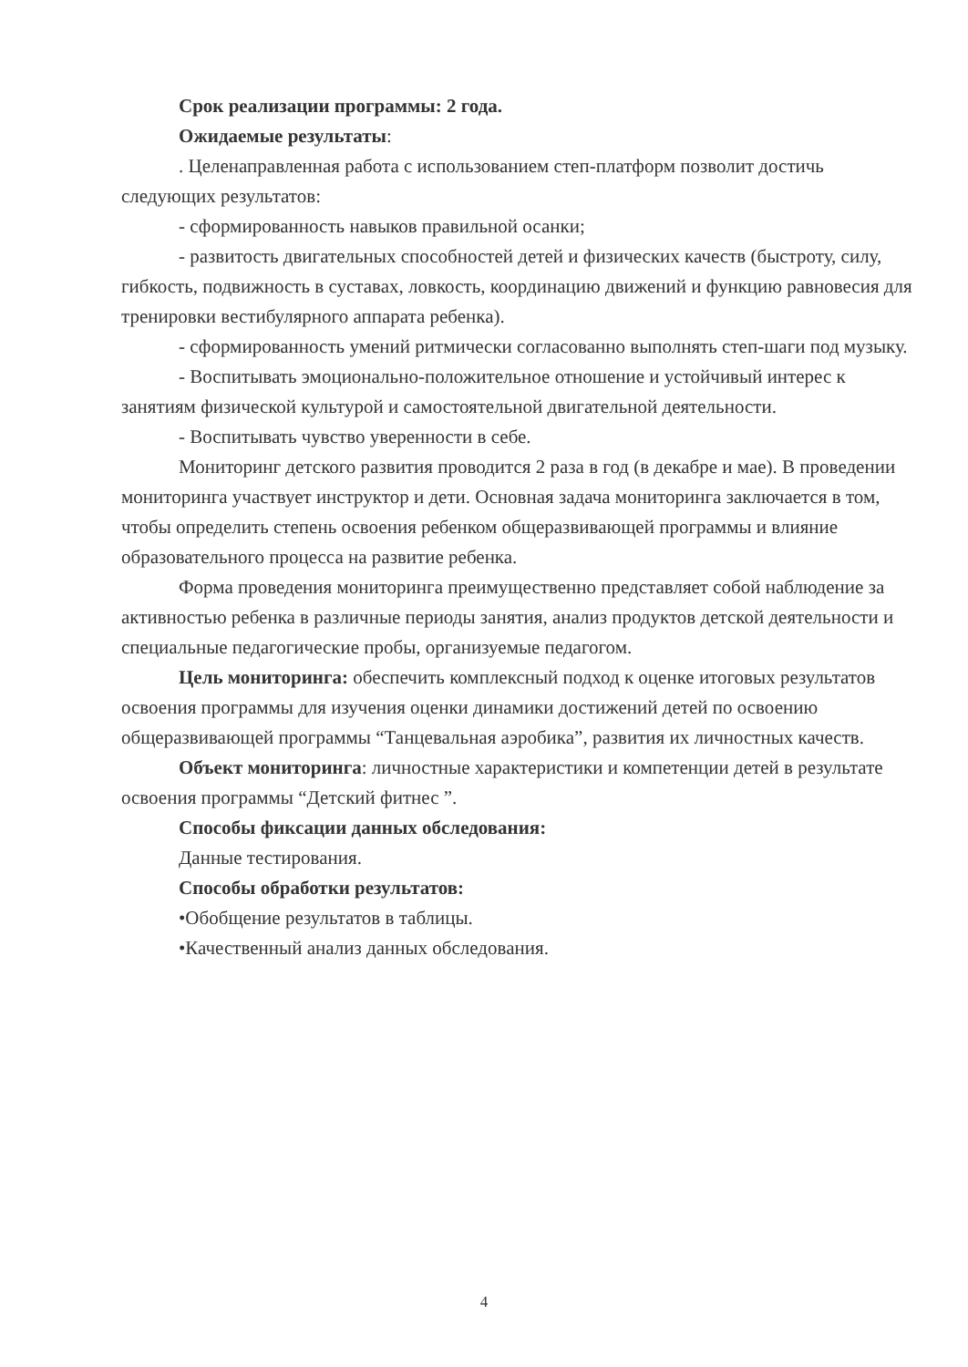Срок реализации программы: 2 года.
Ожидаемые результаты:
. Целенаправленная работа с использованием степ-платформ позволит достичь следующих результатов:
- сформированность навыков правильной осанки;
- развитость двигательных способностей детей и физических качеств (быстроту, силу, гибкость, подвижность в суставах, ловкость, координацию движений и функцию равновесия для тренировки вестибулярного аппарата ребенка).
- сформированность умений ритмически согласованно выполнять степ-шаги под музыку.
- Воспитывать эмоционально-положительное отношение и устойчивый интерес к занятиям физической культурой и самостоятельной двигательной деятельности.
- Воспитывать чувство уверенности в себе.
Мониторинг детского развития проводится 2 раза в год (в декабре и мае). В проведении мониторинга участвует инструктор и дети. Основная задача мониторинга заключается в том, чтобы определить степень освоения ребенком общеразвивающей программы и влияние образовательного процесса на развитие ребенка.
Форма проведения мониторинга преимущественно представляет собой наблюдение за активностью ребенка в различные периоды занятия, анализ продуктов детской деятельности и специальные педагогические пробы, организуемые педагогом.
Цель мониторинга: обеспечить комплексный подход к оценке итоговых результатов освоения программы для изучения оценки динамики достижений детей по освоению общеразвивающей программы “Танцевальная аэробика”, развития их личностных качеств.
Объект мониторинга: личностные характеристики и компетенции детей в результате освоения программы “Детский фитнес ”.
Способы фиксации данных обследования:
Данные тестирования.
Способы обработки результатов:
•Обобщение результатов в таблицы.
•Качественный анализ данных обследования.
4